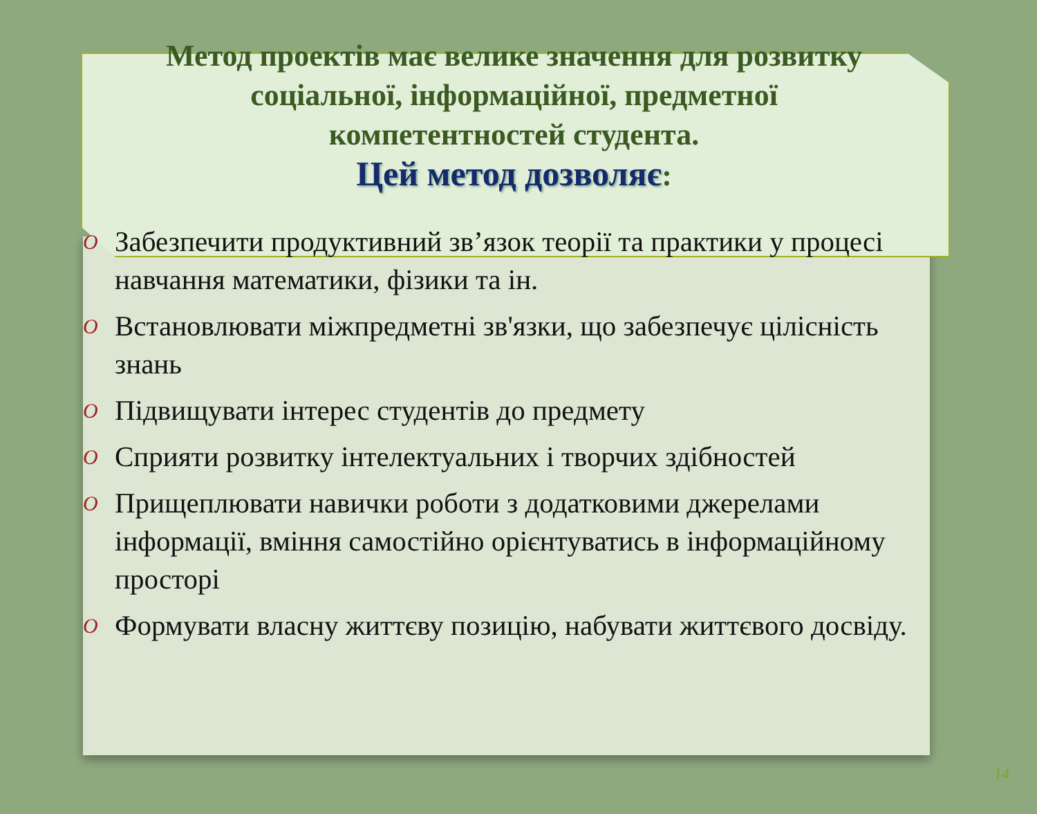Метод проектів має велике значення для розвитку
соціальної, інформаційної, предметної
компетентностей студента.
Цей метод дозволяє:
O Забезпечити продуктивний зв’язок теорії та практики у процесі навчання математики, фізики та ін.
O Встановлювати міжпредметні зв'язки, що забезпечує цілісність знань
O Підвищувати інтерес студентів до предмету
O Сприяти розвитку інтелектуальних і творчих здібностей
O Прищеплювати навички роботи з додатковими джерелами інформації, вміння самостійно орієнтуватись в інформаційному просторі
O Формувати власну життєву позицію, набувати життєвого досвіду.
14